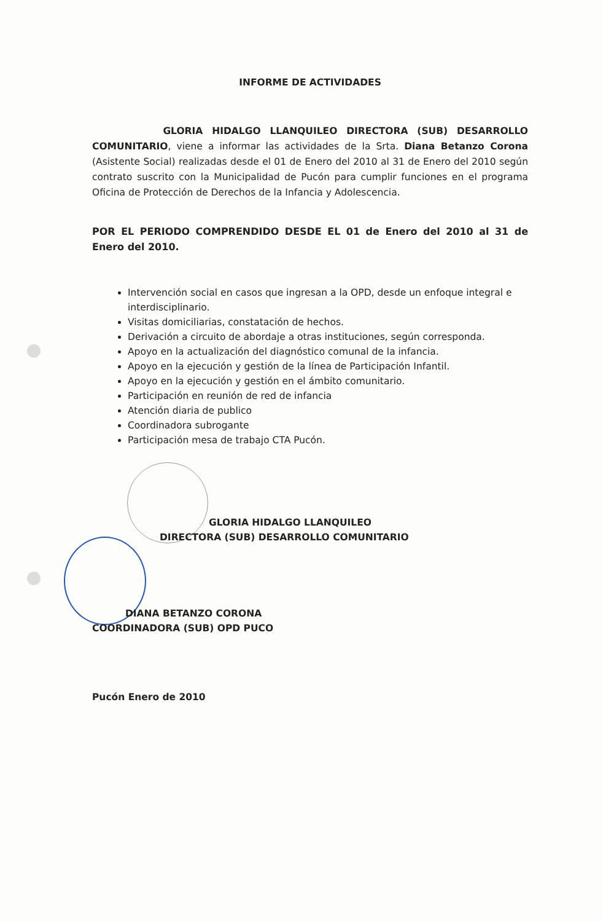INFORME DE ACTIVIDADES
GLORIA HIDALGO LLANQUILEO DIRECTORA (SUB) DESARROLLO COMUNITARIO, viene a informar las actividades de la Srta. Diana Betanzo Corona (Asistente Social) realizadas desde el 01 de Enero del 2010 al 31 de Enero del 2010 según contrato suscrito con la Municipalidad de Pucón para cumplir funciones en el programa Oficina de Protección de Derechos de la Infancia y Adolescencia.
POR EL PERIODO COMPRENDIDO DESDE EL 01 de Enero del 2010 al 31 de Enero del 2010.
Intervención social en casos que ingresan a la OPD, desde un enfoque integral e interdisciplinario.
Visitas domiciliarias, constatación de hechos.
Derivación a circuito de abordaje a otras instituciones, según corresponda.
Apoyo en la actualización del diagnóstico comunal de la infancia.
Apoyo en la ejecución y gestión de la línea de Participación Infantil.
Apoyo en la ejecución y gestión en el ámbito comunitario.
Participación en reunión de red de infancia
Atención diaria de publico
Coordinadora subrogante
Participación mesa de trabajo CTA Pucón.
GLORIA HIDALGO LLANQUILEO
DIRECTORA (SUB) DESARROLLO COMUNITARIO
DIANA BETANZO CORONA
COORDINADORA (SUB) OPD PUCO
Pucón Enero de 2010